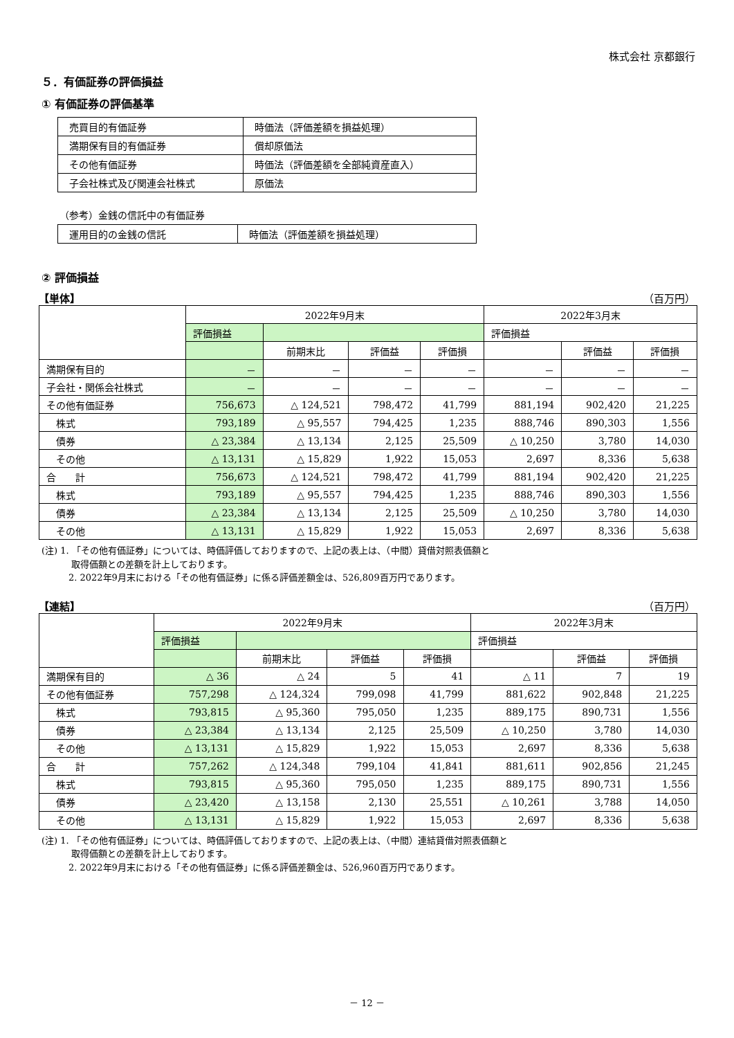株式会社 京都銀行
５．有価証券の評価損益
① 有価証券の評価基準
| 売買目的有価証券 | 時価法（評価差額を損益処理） |
| 満期保有目的有価証券 | 償却原価法 |
| その他有価証券 | 時価法（評価差額を全部純資産直入） |
| 子会社株式及び関連会社株式 | 原価法 |
（参考）金銭の信託中の有価証券
| 運用目的の金銭の信託 | 時価法（評価差額を損益処理） |
② 評価損益
【単体】 （百万円）
| | 2022年9月末 | | | | 2022年3月末 | | |
| --- | --- | --- | --- | --- | --- | --- | --- |
| | 評価損益 | | | | 評価損益 | | |
| | | 前期末比 | 評価益 | 評価損 | | 評価益 | 評価損 |
| 満期保有目的 | － | － | － | － | － | － | － |
| 子会社・関係会社株式 | － | － | － | － | － | － | － |
| その他有価証券 | 756,673 | △ 124,521 | 798,472 | 41,799 | 881,194 | 902,420 | 21,225 |
| 株式 | 793,189 | △ 95,557 | 794,425 | 1,235 | 888,746 | 890,303 | 1,556 |
| 債券 | △ 23,384 | △ 13,134 | 2,125 | 25,509 | △ 10,250 | 3,780 | 14,030 |
| その他 | △ 13,131 | △ 15,829 | 1,922 | 15,053 | 2,697 | 8,336 | 5,638 |
| 合 計 | 756,673 | △ 124,521 | 798,472 | 41,799 | 881,194 | 902,420 | 21,225 |
| 株式 | 793,189 | △ 95,557 | 794,425 | 1,235 | 888,746 | 890,303 | 1,556 |
| 債券 | △ 23,384 | △ 13,134 | 2,125 | 25,509 | △ 10,250 | 3,780 | 14,030 |
| その他 | △ 13,131 | △ 15,829 | 1,922 | 15,053 | 2,697 | 8,336 | 5,638 |
(注) 1. 「その他有価証券」については、時価評価しておりますので、上記の表上は、（中間）貸借対照表価額と
　　　 取得価額との差額を計上しております。
　　　2. 2022年9月末における「その他有価証券」に係る評価差額金は、526,809百万円であります。
【連結】 （百万円）
| | 2022年9月末 | | | | 2022年3月末 | | |
| --- | --- | --- | --- | --- | --- | --- | --- |
| | 評価損益 | | | | 評価損益 | | |
| | | 前期末比 | 評価益 | 評価損 | | 評価益 | 評価損 |
| 満期保有目的 | △ 36 | △ 24 | 5 | 41 | △ 11 | 7 | 19 |
| その他有価証券 | 757,298 | △ 124,324 | 799,098 | 41,799 | 881,622 | 902,848 | 21,225 |
| 株式 | 793,815 | △ 95,360 | 795,050 | 1,235 | 889,175 | 890,731 | 1,556 |
| 債券 | △ 23,384 | △ 13,134 | 2,125 | 25,509 | △ 10,250 | 3,780 | 14,030 |
| その他 | △ 13,131 | △ 15,829 | 1,922 | 15,053 | 2,697 | 8,336 | 5,638 |
| 合 計 | 757,262 | △ 124,348 | 799,104 | 41,841 | 881,611 | 902,856 | 21,245 |
| 株式 | 793,815 | △ 95,360 | 795,050 | 1,235 | 889,175 | 890,731 | 1,556 |
| 債券 | △ 23,420 | △ 13,158 | 2,130 | 25,551 | △ 10,261 | 3,788 | 14,050 |
| その他 | △ 13,131 | △ 15,829 | 1,922 | 15,053 | 2,697 | 8,336 | 5,638 |
(注) 1. 「その他有価証券」については、時価評価しておりますので、上記の表上は、（中間）連結貸借対照表価額と
　　　 取得価額との差額を計上しております。
　　　2. 2022年9月末における「その他有価証券」に係る評価差額金は、526,960百万円であります。
－ 12 －